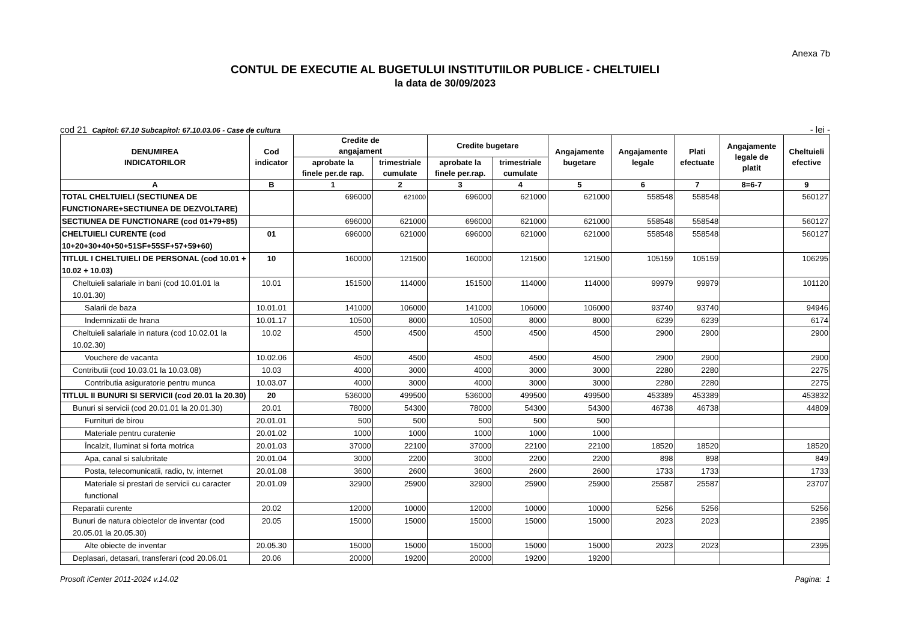Anexa 7b
CONTUL DE EXECUTIE AL BUGETULUI INSTITUTIILOR PUBLICE - CHELTUIELI
la data de 30/09/2023
cod 21 Capitol: 67.10 Subcapitol: 67.10.03.06 - Case de cultura - lei -
| DENUMIREA INDICATORILOR | Cod indicator | Credite de angajament | | Credite bugetare | | Angajamente bugetare | Angajamente legale | Plati efectuate | Angajamente legale de platit | Cheltuieli efective |
| --- | --- | --- | --- | --- | --- | --- | --- | --- | --- | --- |
| | | aprobate la finele per.de rap. | trimestriale cumulate | aprobate la finele per.rap. | trimestriale cumulate | | | | | |
| A | B | 1 | 2 | 3 | 4 | 5 | 6 | 7 | 8=6-7 | 9 |
| TOTAL CHELTUIELI (SECTIUNEA DE FUNCTIONARE+SECTIUNEA DE DEZVOLTARE) | | 696000 | 621000 | 696000 | 621000 | 621000 | 558548 | 558548 | | 560127 |
| SECTIUNEA DE FUNCTIONARE (cod 01+79+85) | | 696000 | 621000 | 696000 | 621000 | 621000 | 558548 | 558548 | | 560127 |
| CHELTUIELI CURENTE (cod 10+20+30+40+50+51SF+55SF+57+59+60) | 01 | 696000 | 621000 | 696000 | 621000 | 621000 | 558548 | 558548 | | 560127 |
| TITLUL I CHELTUIELI DE PERSONAL (cod 10.01 + 10.02 + 10.03) | 10 | 160000 | 121500 | 160000 | 121500 | 121500 | 105159 | 105159 | | 106295 |
| Cheltuieli salariale in bani (cod 10.01.01 la 10.01.30) | 10.01 | 151500 | 114000 | 151500 | 114000 | 114000 | 99979 | 99979 | | 101120 |
| Salarii de baza | 10.01.01 | 141000 | 106000 | 141000 | 106000 | 106000 | 93740 | 93740 | | 94946 |
| Indemnizatii de hrana | 10.01.17 | 10500 | 8000 | 10500 | 8000 | 8000 | 6239 | 6239 | | 6174 |
| Cheltuieli salariale in natura (cod 10.02.01 la 10.02.30) | 10.02 | 4500 | 4500 | 4500 | 4500 | 4500 | 2900 | 2900 | | 2900 |
| Vouchere de vacanta | 10.02.06 | 4500 | 4500 | 4500 | 4500 | 4500 | 2900 | 2900 | | 2900 |
| Contributii (cod 10.03.01 la 10.03.08) | 10.03 | 4000 | 3000 | 4000 | 3000 | 3000 | 2280 | 2280 | | 2275 |
| Contributia asiguratorie pentru munca | 10.03.07 | 4000 | 3000 | 4000 | 3000 | 3000 | 2280 | 2280 | | 2275 |
| TITLUL II BUNURI SI SERVICII (cod 20.01 la 20.30) | 20 | 536000 | 499500 | 536000 | 499500 | 499500 | 453389 | 453389 | | 453832 |
| Bunuri si servicii (cod 20.01.01 la 20.01.30) | 20.01 | 78000 | 54300 | 78000 | 54300 | 54300 | 46738 | 46738 | | 44809 |
| Furnituri de birou | 20.01.01 | 500 | 500 | 500 | 500 | 500 | | | | |
| Materiale pentru curatenie | 20.01.02 | 1000 | 1000 | 1000 | 1000 | 1000 | | | | |
| Încalzit, Iluminat si forta motrica | 20.01.03 | 37000 | 22100 | 37000 | 22100 | 22100 | 18520 | 18520 | | 18520 |
| Apa, canal si salubritate | 20.01.04 | 3000 | 2200 | 3000 | 2200 | 2200 | 898 | 898 | | 849 |
| Posta, telecomunicatii, radio, tv, internet | 20.01.08 | 3600 | 2600 | 3600 | 2600 | 2600 | 1733 | 1733 | | 1733 |
| Materiale si prestari de servicii cu caracter functional | 20.01.09 | 32900 | 25900 | 32900 | 25900 | 25900 | 25587 | 25587 | | 23707 |
| Reparatii curente | 20.02 | 12000 | 10000 | 12000 | 10000 | 10000 | 5256 | 5256 | | 5256 |
| Bunuri de natura obiectelor de inventar (cod 20.05.01 la 20.05.30) | 20.05 | 15000 | 15000 | 15000 | 15000 | 15000 | 2023 | 2023 | | 2395 |
| Alte obiecte de inventar | 20.05.30 | 15000 | 15000 | 15000 | 15000 | 15000 | 2023 | 2023 | | 2395 |
| Deplasari, detasari, transferari (cod 20.06.01 | 20.06 | 20000 | 19200 | 20000 | 19200 | 19200 | | | | |
Prosoft iCenter 2011-2024 v.14.02 Pagina: 1